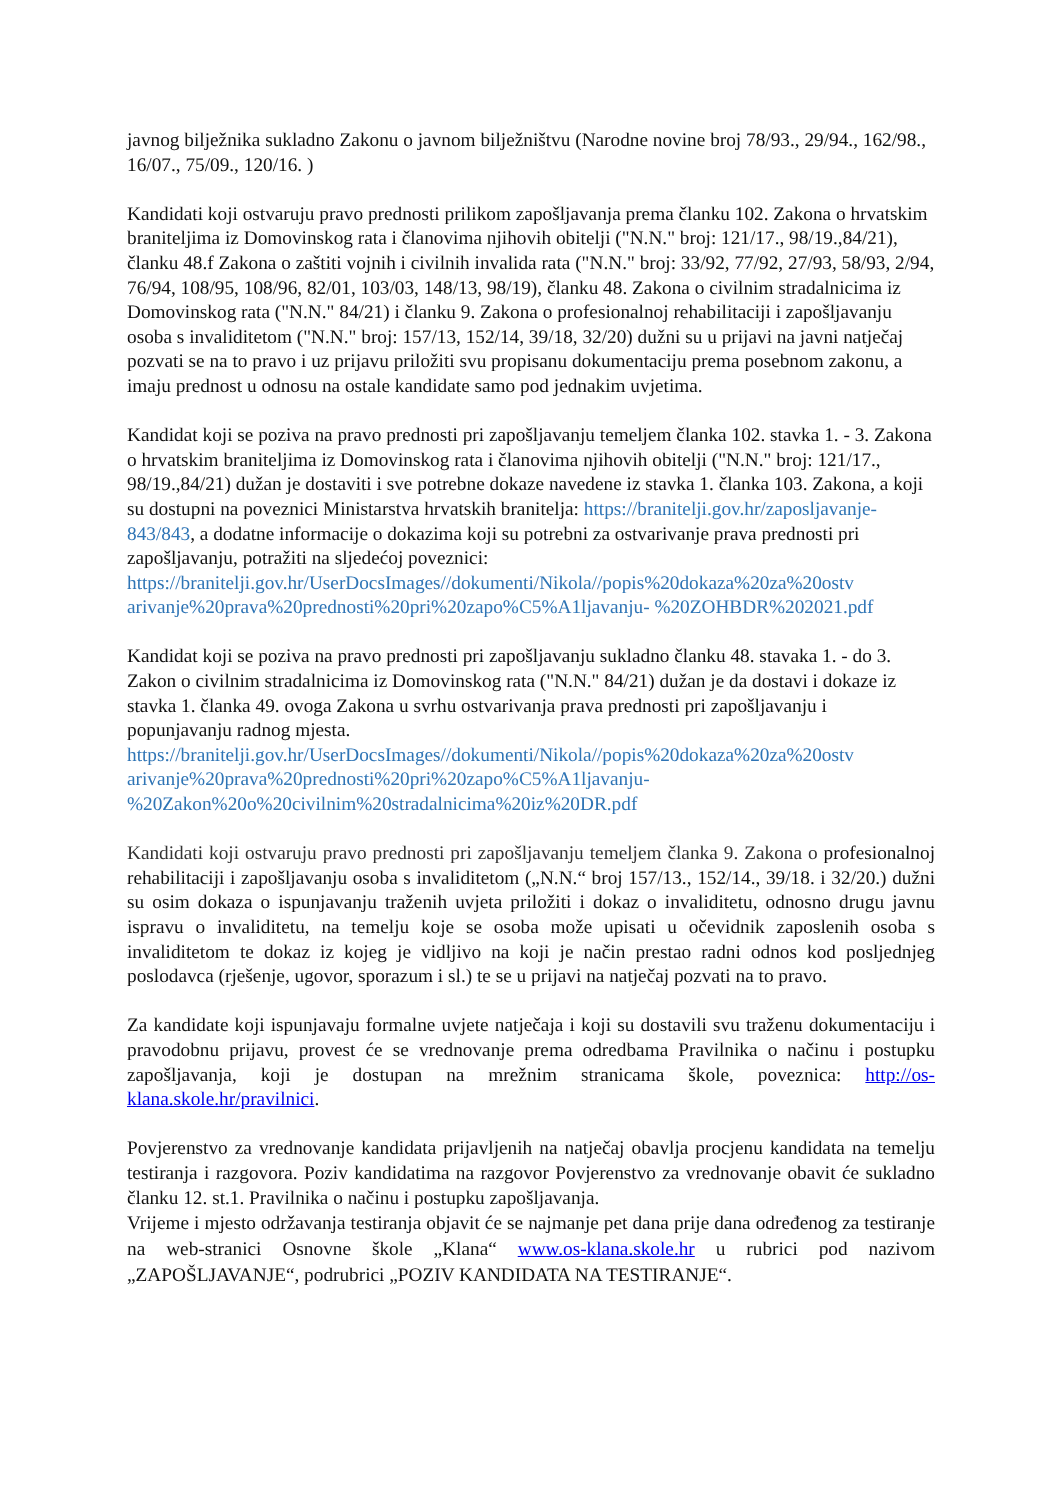javnog bilježnika sukladno Zakonu o javnom bilježništvu (Narodne novine broj 78/93., 29/94., 162/98., 16/07., 75/09., 120/16. )
Kandidati koji ostvaruju pravo prednosti prilikom zapošljavanja prema članku 102. Zakona o hrvatskim braniteljima iz Domovinskog rata i članovima njihovih obitelji ("N.N." broj: 121/17., 98/19.,84/21), članku 48.f Zakona o zaštiti vojnih i civilnih invalida rata ("N.N." broj: 33/92, 77/92, 27/93, 58/93, 2/94, 76/94, 108/95, 108/96, 82/01, 103/03, 148/13, 98/19), članku 48. Zakona o civilnim stradalnicima iz Domovinskog rata ("N.N." 84/21) i članku 9. Zakona o profesionalnoj rehabilitaciji i zapošljavanju osoba s invaliditetom ("N.N." broj: 157/13, 152/14, 39/18, 32/20) dužni su u prijavi na javni natječaj pozvati se na to pravo i uz prijavu priložiti svu propisanu dokumentaciju prema posebnom zakonu, a imaju prednost u odnosu na ostale kandidate samo pod jednakim uvjetima.
Kandidat koji se poziva na pravo prednosti pri zapošljavanju temeljem članka 102. stavka 1. - 3. Zakona o hrvatskim braniteljima iz Domovinskog rata i članovima njihovih obitelji ("N.N." broj: 121/17., 98/19.,84/21) dužan je dostaviti i sve potrebne dokaze navedene iz stavka 1. članka 103. Zakona, a koji su dostupni na poveznici Ministarstva hrvatskih branitelja: https://branitelji.gov.hr/zaposljavanje-843/843, a dodatne informacije o dokazima koji su potrebni za ostvarivanje prava prednosti pri zapošljavanju, potražiti na sljedećoj poveznici: https://branitelji.gov.hr/UserDocsImages//dokumenti/Nikola//popis%20dokaza%20za%20ostv arivanje%20prava%20prednosti%20pri%20zapo%C5%A1ljavanju- %20ZOHBDR%202021.pdf
Kandidat koji se poziva na pravo prednosti pri zapošljavanju sukladno članku 48. stavaka 1. - do 3. Zakon o civilnim stradalnicima iz Domovinskog rata ("N.N." 84/21) dužan je da dostavi i dokaze iz stavka 1. članka 49. ovoga Zakona u svrhu ostvarivanja prava prednosti pri zapošljavanju i popunjavanju radnog mjesta.
https://branitelji.gov.hr/UserDocsImages//dokumenti/Nikola//popis%20dokaza%20za%20ostv arivanje%20prava%20prednosti%20pri%20zapo%C5%A1ljavanju- %20Zakon%20o%20civilnim%20stradalnicima%20iz%20DR.pdf
Kandidati koji ostvaruju pravo prednosti pri zapošljavanju temeljem članka 9. Zakona o profesionalnoj rehabilitaciji i zapošljavanju osoba s invaliditetom („N.N.“ broj 157/13., 152/14., 39/18. i 32/20.) dužni su osim dokaza o ispunjavanju traženih uvjeta priložiti i dokaz o invaliditetu, odnosno drugu javnu ispravu o invaliditetu, na temelju koje se osoba može upisati u očevidnik zaposlenih osoba s invaliditetom te dokaz iz kojeg je vidljivo na koji je način prestao radni odnos kod posljednjeg poslodavca (rješenje, ugovor, sporazum i sl.) te se u prijavi na natječaj pozvati na to pravo.
Za kandidate koji ispunjavaju formalne uvjete natječaja i koji su dostavili svu traženu dokumentaciju i pravodobnu prijavu, provest će se vrednovanje prema odredbama Pravilnika o načinu i postupku zapošljavanja, koji je dostupan na mrežnim stranicama škole, poveznica: http://os-klana.skole.hr/pravilnici.
Povjerenstvo za vrednovanje kandidata prijavljenih na natječaj obavlja procjenu kandidata na temelju testiranja i razgovora. Poziv kandidatima na razgovor Povjerenstvo za vrednovanje obavit će sukladno članku 12. st.1. Pravilnika o načinu i postupku zapošljavanja.
Vrijeme i mjesto održavanja testiranja objavit će se najmanje pet dana prije dana određenog za testiranje na web-stranici Osnovne škole „Klana“ www.os-klana.skole.hr u rubrici pod nazivom „ZAPOŠLJAVANJE“, podrubrici „POZIV KANDIDATA NA TESTIRANJE“.